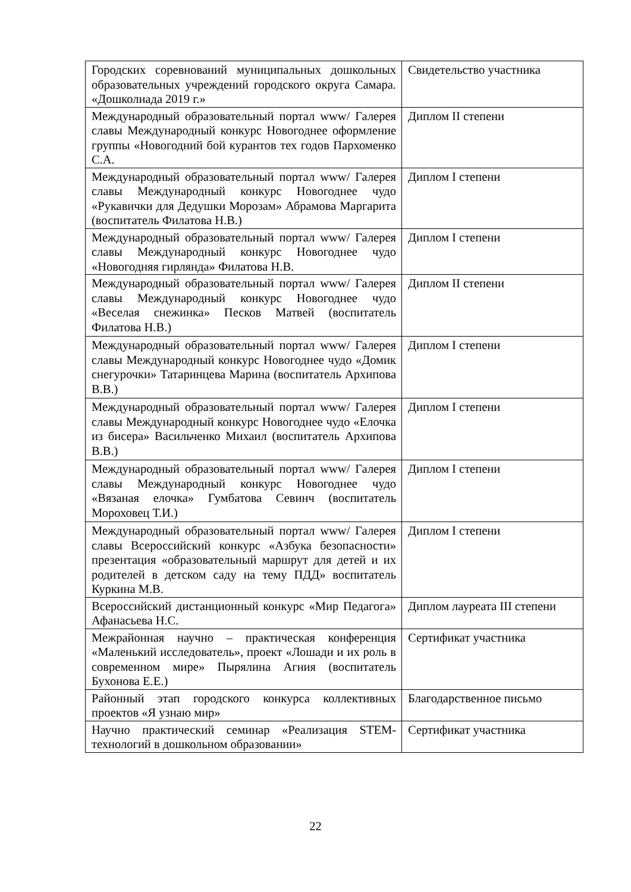| Городских соревнований муниципальных дошкольных образовательных учреждений городского округа Самара. «Дошколиада 2019 г.» | Свидетельство участника |
| Международный образовательный портал www/ Галерея славы Международный конкурс Новогоднее оформление группы «Новогодний бой курантов тех годов Пархоменко С.А. | Диплом II степени |
| Международный образовательный портал www/ Галерея славы Международный конкурс Новогоднее чудо «Рукавички для Дедушки Морозам» Абрамова Маргарита (воспитатель Филатова Н.В.) | Диплом I степени |
| Международный образовательный портал www/ Галерея славы Международный конкурс Новогоднее чудо «Новогодняя гирлянда» Филатова Н.В. | Диплом I степени |
| Международный образовательный портал www/ Галерея славы Международный конкурс Новогоднее чудо «Веселая снежинка» Песков Матвей (воспитатель Филатова Н.В.) | Диплом II степени |
| Международный образовательный портал www/ Галерея славы Международный конкурс Новогоднее чудо «Домик снегурочки» Татаринцева Марина (воспитатель Архипова В.В.) | Диплом I степени |
| Международный образовательный портал www/ Галерея славы Международный конкурс Новогоднее чудо «Елочка из бисера» Васильченко Михаил (воспитатель Архипова В.В.) | Диплом I степени |
| Международный образовательный портал www/ Галерея славы Международный конкурс Новогоднее чудо «Вязаная елочка» Гумбатова Севинч (воспитатель Мороховец Т.И.) | Диплом I степени |
| Международный образовательный портал www/ Галерея славы Всероссийский конкурс «Азбука безопасности» презентация «образовательный маршрут для детей и их родителей в детском саду на тему ПДД» воспитатель Куркина М.В. | Диплом I степени |
| Всероссийский дистанционный конкурс «Мир Педагога» Афанасьева Н.С. | Диплом лауреата III степени |
| Межрайонная научно – практическая конференция «Маленький исследователь», проект «Лошади и их роль в современном мире» Пырялина Агния (воспитатель Бухонова Е.Е.) | Сертификат участника |
| Районный этап городского конкурса коллективных проектов «Я узнаю мир» | Благодарственное письмо |
| Научно практический семинар «Реализация STEM-технологий в дошкольном образовании» | Сертификат участника |
22